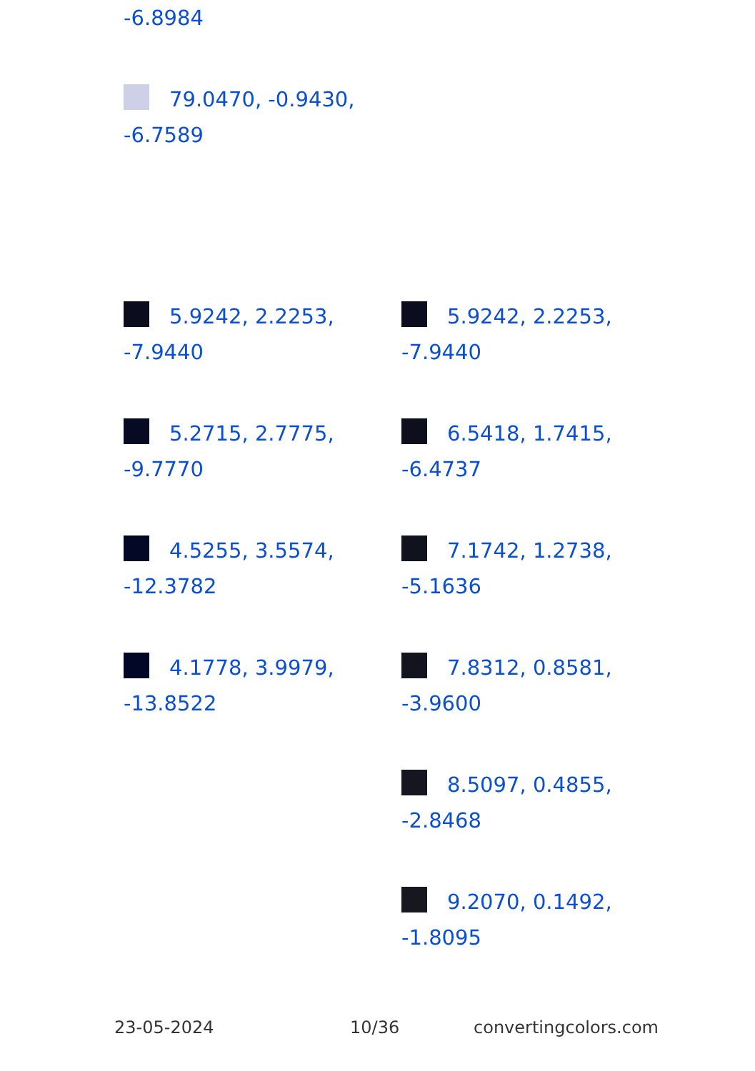-6.8984
79.0470, -0.9430, -6.7589
5.9242, 2.2253, -7.9440
5.9242, 2.2253, -7.9440
5.2715, 2.7775, -9.7770
6.5418, 1.7415, -6.4737
4.5255, 3.5574, -12.3782
7.1742, 1.2738, -5.1636
4.1778, 3.9979, -13.8522
7.8312, 0.8581, -3.9600
8.5097, 0.4855, -2.8468
9.2070, 0.1492, -1.8095
23-05-2024 10/36 convertingcolors.com